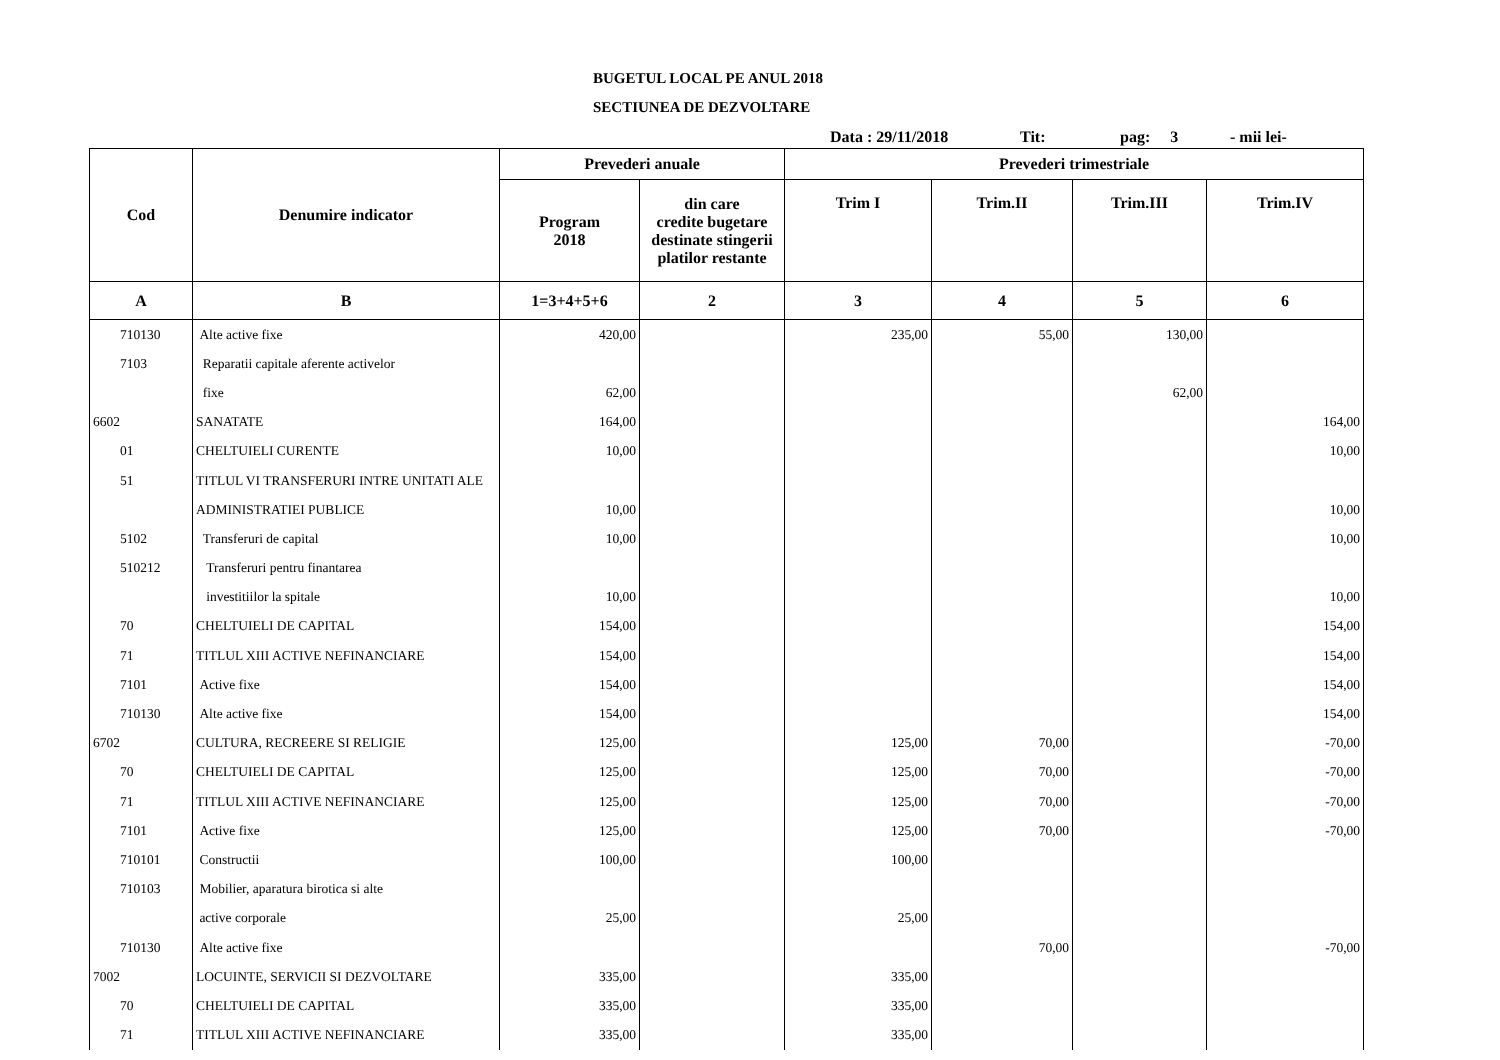BUGETUL LOCAL PE ANUL 2018
SECTIUNEA DE DEZVOLTARE
Data : 29/11/2018 Tit: pag: 3 - mii lei-
| Cod | Denumire indicator | Prevederi anuale | | Prevederi trimestriale | | | |
| --- | --- | --- | --- | --- | --- | --- | --- |
| | | Program 2018 | din care credite bugetare destinate stingerii platilor restante | Trim I | Trim.II | Trim.III | Trim.IV |
| A | B | 1=3+4+5+6 | 2 | 3 | 4 | 5 | 6 |
| 710130 | Alte active fixe | 420,00 | | 235,00 | 55,00 | 130,00 | |
| 7103 | Reparatii capitale aferente activelor | | | | | | |
| | fixe | 62,00 | | | | 62,00 | |
| 6602 | SANATATE | 164,00 | | | | | 164,00 |
| 01 | CHELTUIELI CURENTE | 10,00 | | | | | 10,00 |
| 51 | TITLUL VI TRANSFERURI INTRE UNITATI ALE | | | | | | |
| | ADMINISTRATIEI PUBLICE | 10,00 | | | | | 10,00 |
| 5102 | Transferuri de capital | 10,00 | | | | | 10,00 |
| 510212 | Transferuri pentru finantarea | | | | | | |
| | investitiilor la spitale | 10,00 | | | | | 10,00 |
| 70 | CHELTUIELI DE CAPITAL | 154,00 | | | | | 154,00 |
| 71 | TITLUL XIII ACTIVE NEFINANCIARE | 154,00 | | | | | 154,00 |
| 7101 | Active fixe | 154,00 | | | | | 154,00 |
| 710130 | Alte active fixe | 154,00 | | | | | 154,00 |
| 6702 | CULTURA, RECREERE SI RELIGIE | 125,00 | | 125,00 | 70,00 | | -70,00 |
| 70 | CHELTUIELI DE CAPITAL | 125,00 | | 125,00 | 70,00 | | -70,00 |
| 71 | TITLUL XIII ACTIVE NEFINANCIARE | 125,00 | | 125,00 | 70,00 | | -70,00 |
| 7101 | Active fixe | 125,00 | | 125,00 | 70,00 | | -70,00 |
| 710101 | Constructii | 100,00 | | 100,00 | | | |
| 710103 | Mobilier, aparatura birotica si alte | | | | | | |
| | active corporale | 25,00 | | 25,00 | | | |
| 710130 | Alte active fixe | | | | 70,00 | | -70,00 |
| 7002 | LOCUINTE, SERVICII SI DEZVOLTARE | 335,00 | | 335,00 | | | |
| 70 | CHELTUIELI DE CAPITAL | 335,00 | | 335,00 | | | |
| 71 | TITLUL XIII ACTIVE NEFINANCIARE | 335,00 | | 335,00 | | | |